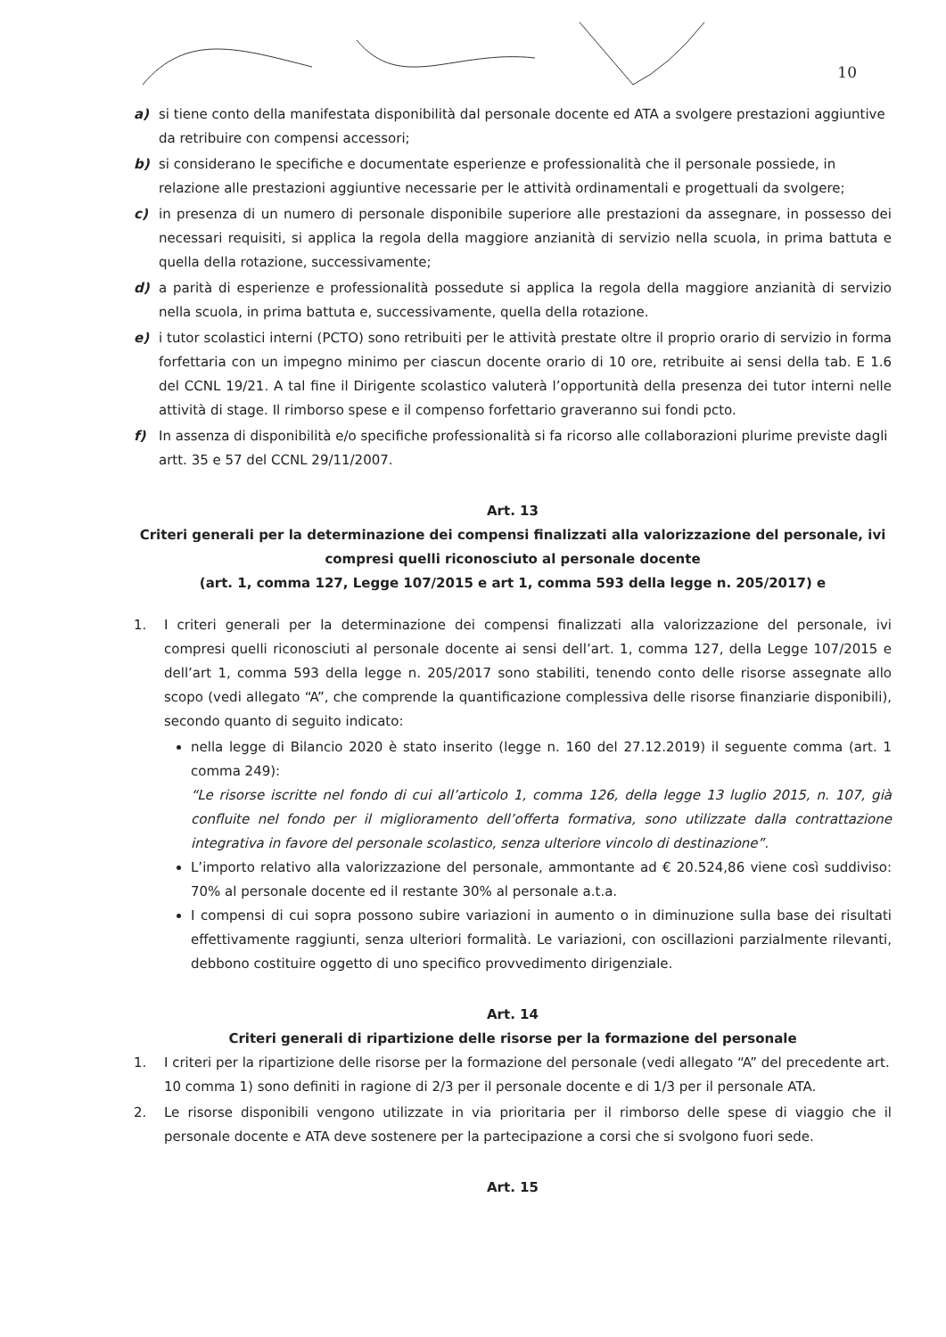10
a) si tiene conto della manifestata disponibilità dal personale docente ed ATA a svolgere prestazioni aggiuntive da retribuire con compensi accessori;
b) si considerano le specifiche e documentate esperienze e professionalità che il personale possiede, in relazione alle prestazioni aggiuntive necessarie per le attività ordinamentali e progettuali da svolgere;
c) in presenza di un numero di personale disponibile superiore alle prestazioni da assegnare, in possesso dei necessari requisiti, si applica la regola della maggiore anzianità di servizio nella scuola, in prima battuta e quella della rotazione, successivamente;
d) a parità di esperienze e professionalità possedute si applica la regola della maggiore anzianità di servizio nella scuola, in prima battuta e, successivamente, quella della rotazione.
e) i tutor scolastici interni (PCTO) sono retribuiti per le attività prestate oltre il proprio orario di servizio in forma forfettaria con un impegno minimo per ciascun docente orario di 10 ore, retribuite ai sensi della tab. E 1.6 del CCNL 19/21. A tal fine il Dirigente scolastico valuterà l’opportunità della presenza dei tutor interni nelle attività di stage. Il rimborso spese e il compenso forfettario graveranno sui fondi pcto.
f) In assenza di disponibilità e/o specifiche professionalità si fa ricorso alle collaborazioni plurime previste dagli artt. 35 e 57 del CCNL 29/11/2007.
Art. 13
Criteri generali per la determinazione dei compensi finalizzati alla valorizzazione del personale, ivi compresi quelli riconosciuto al personale docente
(art. 1, comma 127, Legge 107/2015 e art 1, comma 593 della legge n. 205/2017) e
1. I criteri generali per la determinazione dei compensi finalizzati alla valorizzazione del personale, ivi compresi quelli riconosciuti al personale docente ai sensi dell’art. 1, comma 127, della Legge 107/2015 e dell’art 1, comma 593 della legge n. 205/2017 sono stabiliti, tenendo conto delle risorse assegnate allo scopo (vedi allegato “A”, che comprende la quantificazione complessiva delle risorse finanziarie disponibili), secondo quanto di seguito indicato:
nella legge di Bilancio 2020 è stato inserito (legge n. 160 del 27.12.2019) il seguente comma (art. 1 comma 249):
“Le risorse iscritte nel fondo di cui all’articolo 1, comma 126, della legge 13 luglio 2015, n. 107, già confluite nel fondo per il miglioramento dell’offerta formativa, sono utilizzate dalla contrattazione integrativa in favore del personale scolastico, senza ulteriore vincolo di destinazione”.
L’importo relativo alla valorizzazione del personale, ammontante ad € 20.524,86 viene così suddiviso: 70% al personale docente ed il restante 30% al personale a.t.a.
I compensi di cui sopra possono subire variazioni in aumento o in diminuzione sulla base dei risultati effettivamente raggiunti, senza ulteriori formalità. Le variazioni, con oscillazioni parzialmente rilevanti, debbono costituire oggetto di uno specifico provvedimento dirigenziale.
Art. 14
Criteri generali di ripartizione delle risorse per la formazione del personale
1. I criteri per la ripartizione delle risorse per la formazione del personale (vedi allegato “A” del precedente art. 10 comma 1) sono definiti in ragione di 2/3 per il personale docente e di 1/3 per il personale ATA.
2. Le risorse disponibili vengono utilizzate in via prioritaria per il rimborso delle spese di viaggio che il personale docente e ATA deve sostenere per la partecipazione a corsi che si svolgono fuori sede.
Art. 15